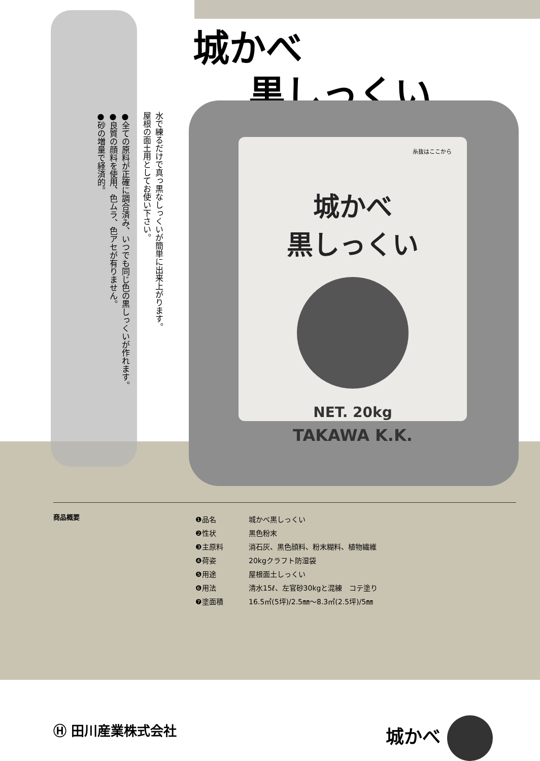城かべ
黒しっくい
水で練るだけで真っ黒なしっくいが簡単に出来上がります。
屋根の面土用としてお使い下さい。
●全ての原料が正確に調合済み、いつでも同じ色の黒しっくいが作れます。
●良質の顔料を使用、色ムラ、色アセが有りません。
●砂の増量で経済的。
糸抜はここから
城かべ
黒しっくい
NET. 20kg
TAKAWA K.K.
商品概要
| ❶品名 | 城かべ黒しっくい |
| ❷性状 | 黒色粉末 |
| ❸主原料 | 消石灰、黒色顔料、粉末糊料、植物繊維 |
| ❹荷姿 | 20kgクラフト防湿袋 |
| ❺用途 | 屋根面土しっくい |
| ❻用法 | 清水15ℓ、左官砂30kgと混練 コテ塗り |
| ❼塗面積 | 16.5㎡(5坪)/2.5㎜～8.3㎡(2.5坪)/5㎜ |
Ⓗ 田川産業株式会社 城かべ